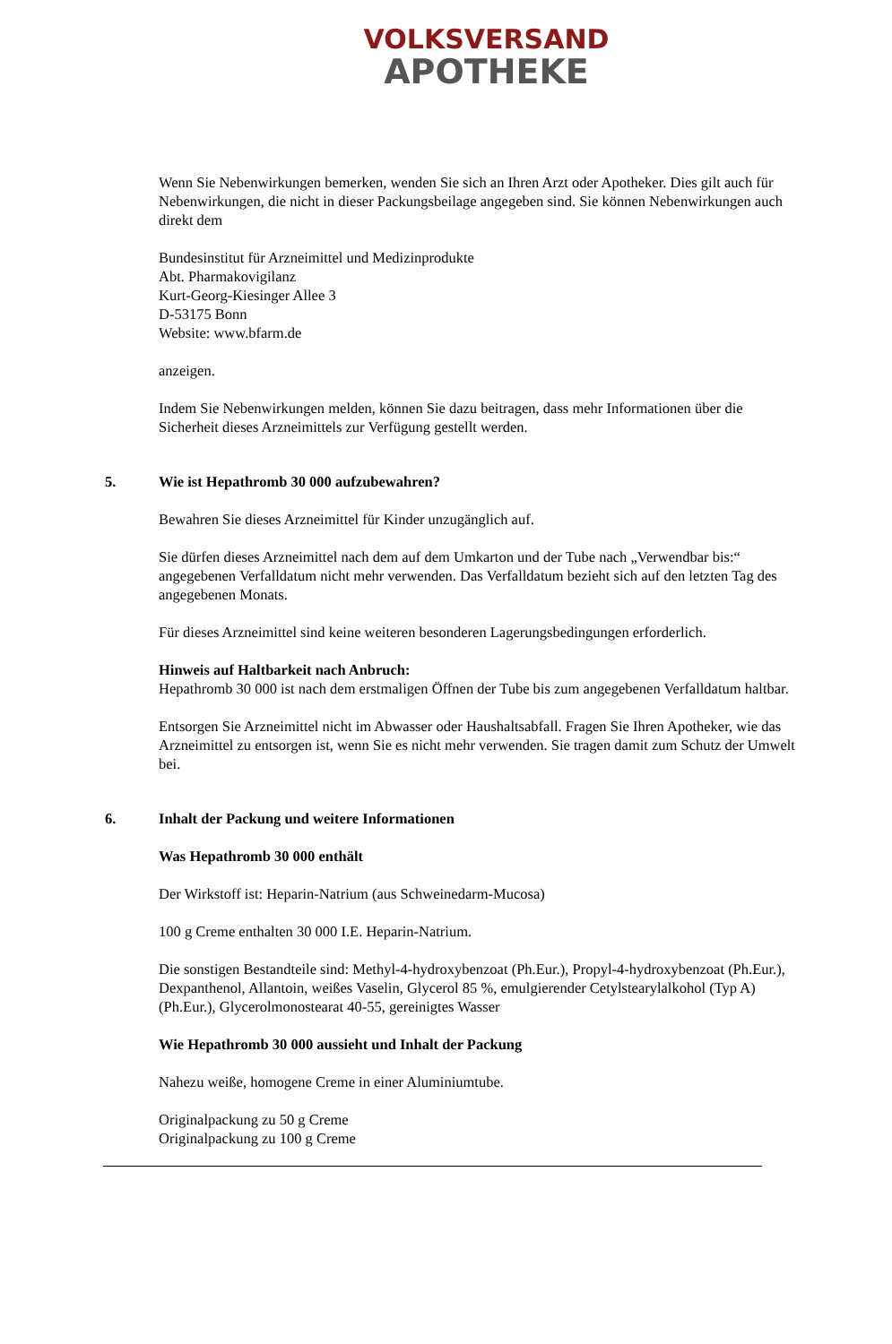VOLKSVERSAND
APOTHEKE
Wenn Sie Nebenwirkungen bemerken, wenden Sie sich an Ihren Arzt oder Apotheker. Dies gilt auch für Nebenwirkungen, die nicht in dieser Packungsbeilage angegeben sind. Sie können Nebenwirkungen auch direkt dem
Bundesinstitut für Arzneimittel und Medizinprodukte
Abt. Pharmakovigilanz
Kurt-Georg-Kiesinger Allee 3
D-53175 Bonn
Website: www.bfarm.de
anzeigen.
Indem Sie Nebenwirkungen melden, können Sie dazu beitragen, dass mehr Informationen über die Sicherheit dieses Arzneimittels zur Verfügung gestellt werden.
5. Wie ist Hepathromb 30 000 aufzubewahren?
Bewahren Sie dieses Arzneimittel für Kinder unzugänglich auf.
Sie dürfen dieses Arzneimittel nach dem auf dem Umkarton und der Tube nach „Verwendbar bis:“ angegebenen Verfalldatum nicht mehr verwenden. Das Verfalldatum bezieht sich auf den letzten Tag des angegebenen Monats.
Für dieses Arzneimittel sind keine weiteren besonderen Lagerungsbedingungen erforderlich.
Hinweis auf Haltbarkeit nach Anbruch:
Hepathromb 30 000 ist nach dem erstmaligen Öffnen der Tube bis zum angegebenen Verfalldatum haltbar.
Entsorgen Sie Arzneimittel nicht im Abwasser oder Haushaltsabfall. Fragen Sie Ihren Apotheker, wie das Arzneimittel zu entsorgen ist, wenn Sie es nicht mehr verwenden. Sie tragen damit zum Schutz der Umwelt bei.
6. Inhalt der Packung und weitere Informationen
Was Hepathromb 30 000 enthält
Der Wirkstoff ist: Heparin-Natrium (aus Schweinedarm-Mucosa)
100 g Creme enthalten 30 000 I.E. Heparin-Natrium.
Die sonstigen Bestandteile sind: Methyl-4-hydroxybenzoat (Ph.Eur.), Propyl-4-hydroxybenzoat (Ph.Eur.), Dexpanthenol, Allantoin, weißes Vaselin, Glycerol 85 %, emulgierender Cetylstearylalkohol (Typ A) (Ph.Eur.), Glycerolmonostearat 40-55, gereinigtes Wasser
Wie Hepathromb 30 000 aussieht und Inhalt der Packung
Nahezu weiße, homogene Creme in einer Aluminiumtube.
Originalpackung zu 50 g Creme
Originalpackung zu 100 g Creme